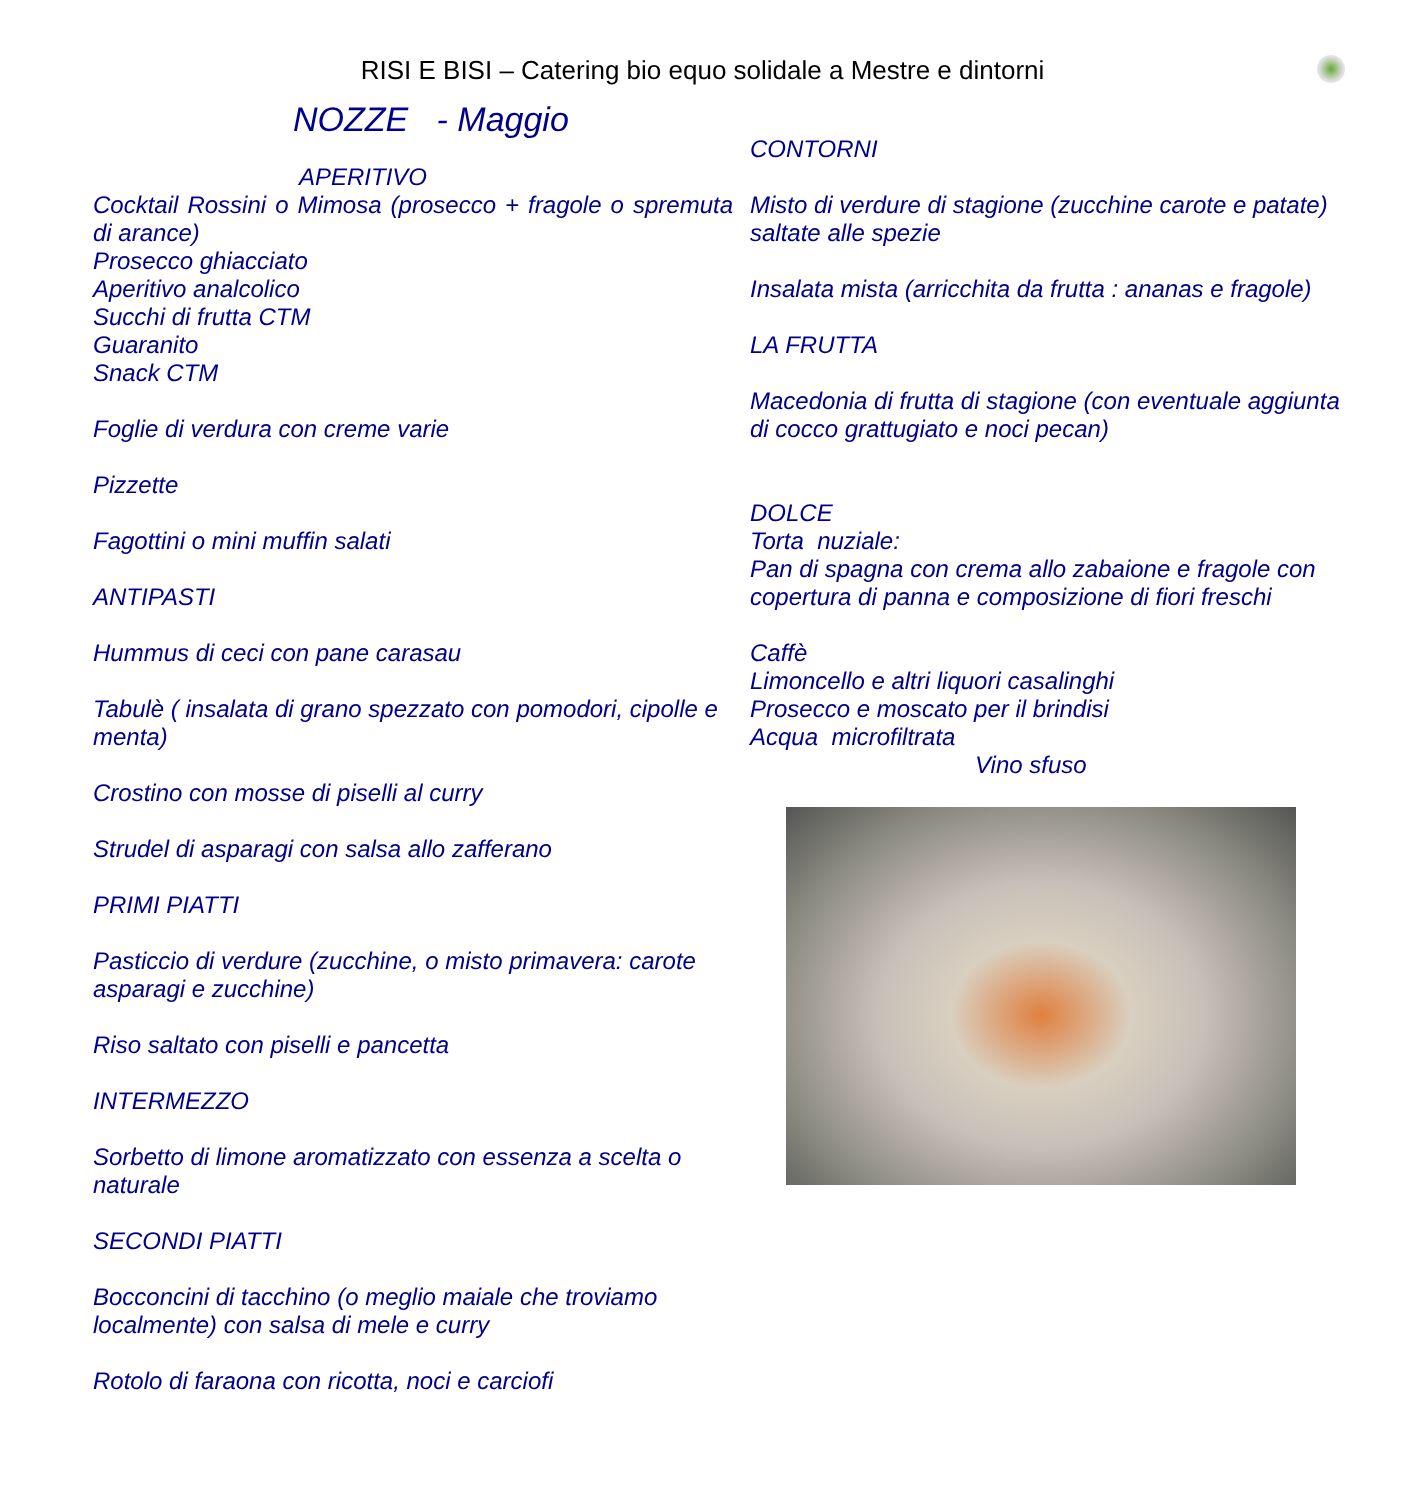RISI E BISI – Catering bio equo solidale a Mestre e dintorni
NOZZE - Maggio
APERITIVO
Cocktail Rossini o Mimosa (prosecco + fragole o spremuta di arance)
Prosecco ghiacciato
Aperitivo analcolico
Succhi di frutta CTM
Guaranito
Snack CTM
Foglie di verdura con creme varie
Pizzette
Fagottini o mini muffin salati
ANTIPASTI
Hummus di ceci con pane carasau
Tabulè ( insalata di grano spezzato con pomodori, cipolle e menta)
Crostino con mosse di piselli al curry
Strudel di asparagi con salsa allo zafferano
PRIMI PIATTI
Pasticcio di verdure (zucchine, o misto primavera: carote asparagi e zucchine)
Riso saltato con piselli e pancetta
INTERMEZZO
Sorbetto di limone aromatizzato con essenza a scelta o naturale
SECONDI PIATTI
Bocconcini di tacchino (o meglio maiale che troviamo localmente) con salsa di mele e curry
Rotolo di faraona con ricotta, noci e carciofi
CONTORNI
Misto di verdure di stagione (zucchine carote e patate) saltate alle spezie
Insalata mista (arricchita da frutta : ananas e fragole)
LA FRUTTA
Macedonia di frutta di stagione (con eventuale aggiunta di cocco grattugiato e noci pecan)
DOLCE
Torta nuziale:
Pan di spagna con crema allo zabaione e fragole con copertura di panna e composizione di fiori freschi
Caffè
Limoncello e altri liquori casalinghi
Prosecco e moscato per il brindisi
Acqua microfiltrata
Vino sfuso